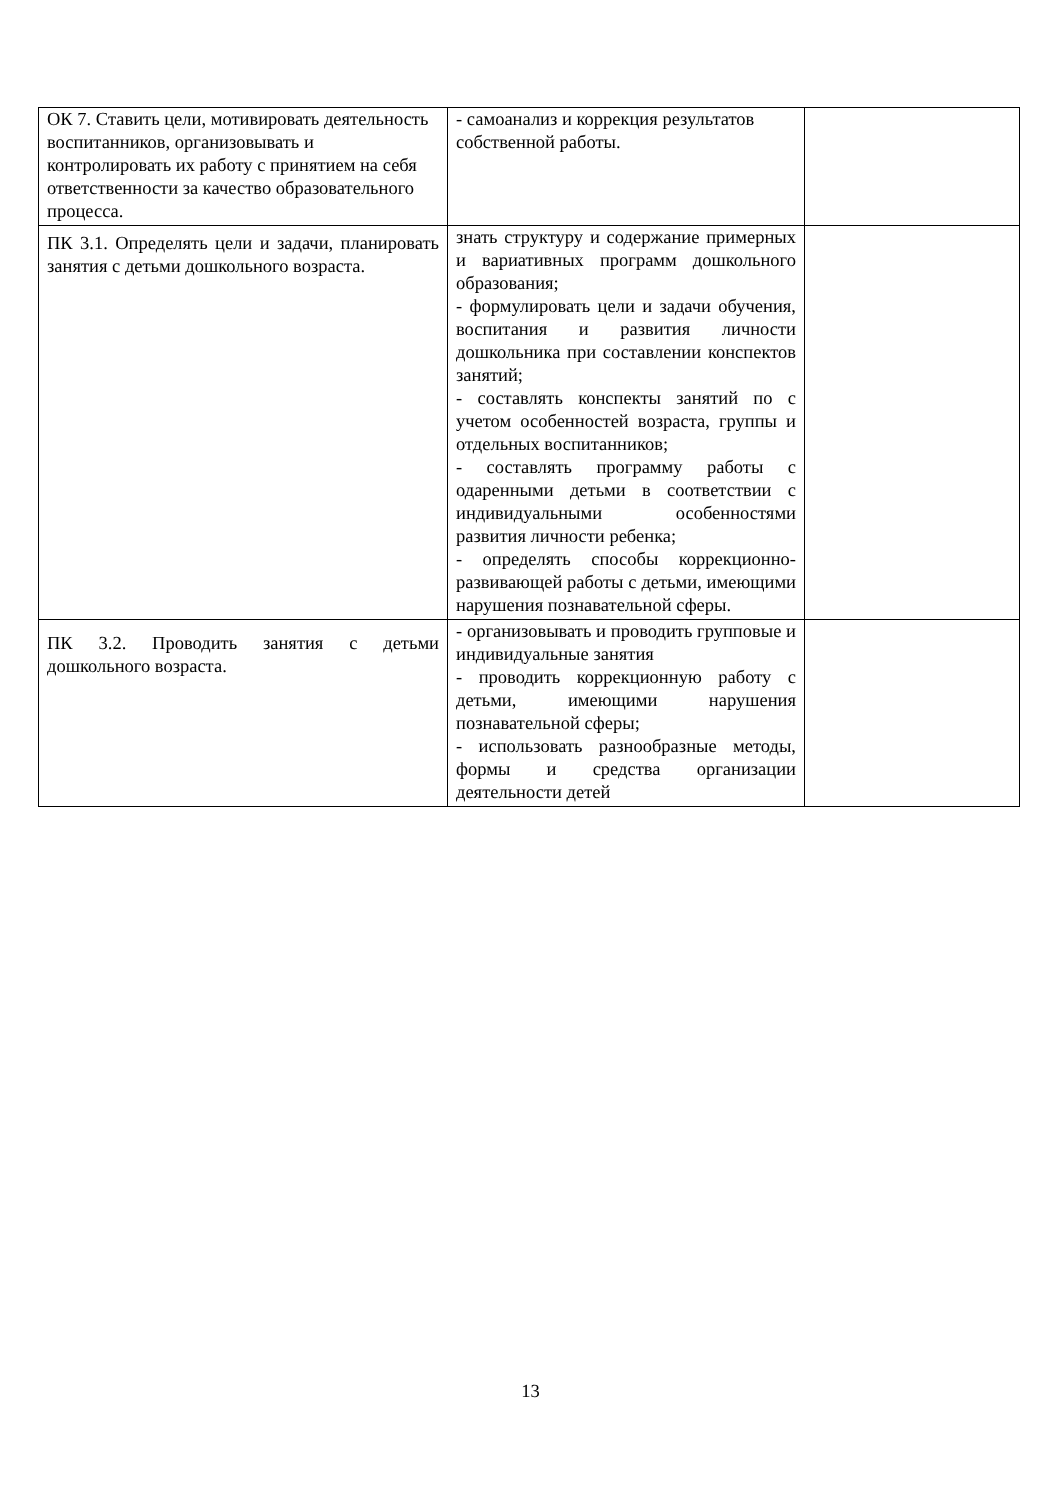| ОК 7. Ставить цели, мотивировать деятельность воспитанников, организовывать и контролировать их работу с принятием на себя ответственности за качество образовательного процесса. | - самоанализ и коррекция результатов собственной работы. | |
| ПК 3.1. Определять цели и задачи, планировать занятия с детьми дошкольного возраста. | знать структуру и содержание примерных и вариативных программ дошкольного образования; - формулировать цели и задачи обучения, воспитания и развития личности дошкольника при составлении конспектов занятий; - составлять конспекты занятий по с учетом особенностей возраста, группы и отдельных воспитанников; - составлять программу работы с одаренными детьми в соответствии с индивидуальными особенностями развития личности ребенка; - определять способы коррекционно-развивающей работы с детьми, имеющими нарушения познавательной сферы. | |
| ПК 3.2. Проводить занятия с детьми дошкольного возраста. | - организовывать и проводить групповые и индивидуальные занятия - проводить коррекционную работу с детьми, имеющими нарушения познавательной сферы; - использовать разнообразные методы, формы и средства организации деятельности детей | |
13